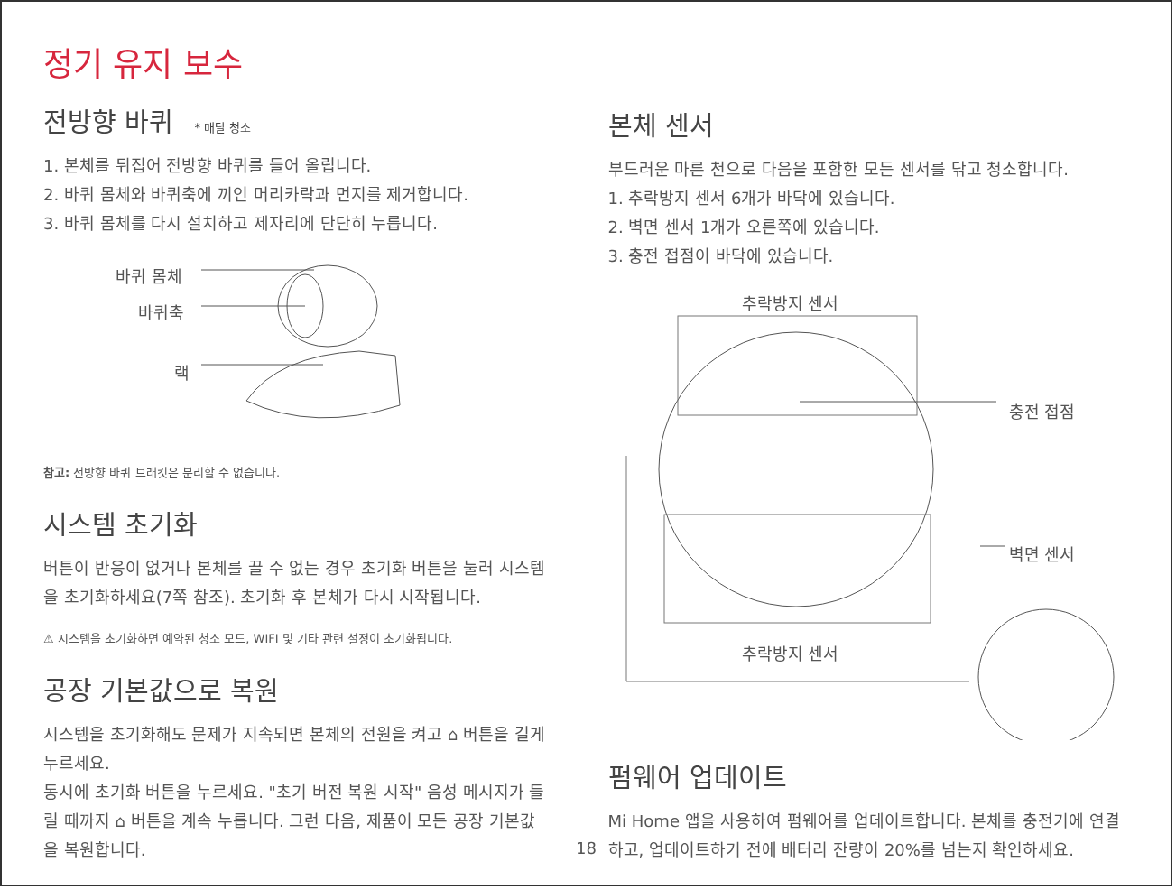정기 유지 보수
전방향 바퀴 * 매달 청소
1. 본체를 뒤집어 전방향 바퀴를 들어 올립니다.
2. 바퀴 몸체와 바퀴축에 끼인 머리카락과 먼지를 제거합니다.
3. 바퀴 몸체를 다시 설치하고 제자리에 단단히 누릅니다.
바퀴 몸체
바퀴축
랙
참고: 전방향 바퀴 브래킷은 분리할 수 없습니다.
시스템 초기화
버튼이 반응이 없거나 본체를 끌 수 없는 경우 초기화 버튼을 눌러 시스템을 초기화하세요(7쪽 참조). 초기화 후 본체가 다시 시작됩니다.
⚠ 시스템을 초기화하면 예약된 청소 모드, WIFI 및 기타 관련 설정이 초기화됩니다.
공장 기본값으로 복원
시스템을 초기화해도 문제가 지속되면 본체의 전원을 켜고 ⌂ 버튼을 길게 누르세요.
동시에 초기화 버튼을 누르세요. "초기 버전 복원 시작" 음성 메시지가 들릴 때까지 ⌂ 버튼을 계속 누릅니다. 그런 다음, 제품이 모든 공장 기본값을 복원합니다.
본체 센서
부드러운 마른 천으로 다음을 포함한 모든 센서를 닦고 청소합니다.
1. 추락방지 센서 6개가 바닥에 있습니다.
2. 벽면 센서 1개가 오른쪽에 있습니다.
3. 충전 접점이 바닥에 있습니다.
추락방지 센서
충전 접점
벽면 센서
추락방지 센서
펌웨어 업데이트
Mi Home 앱을 사용하여 펌웨어를 업데이트합니다. 본체를 충전기에 연결하고, 업데이트하기 전에 배터리 잔량이 20%를 넘는지 확인하세요.
18